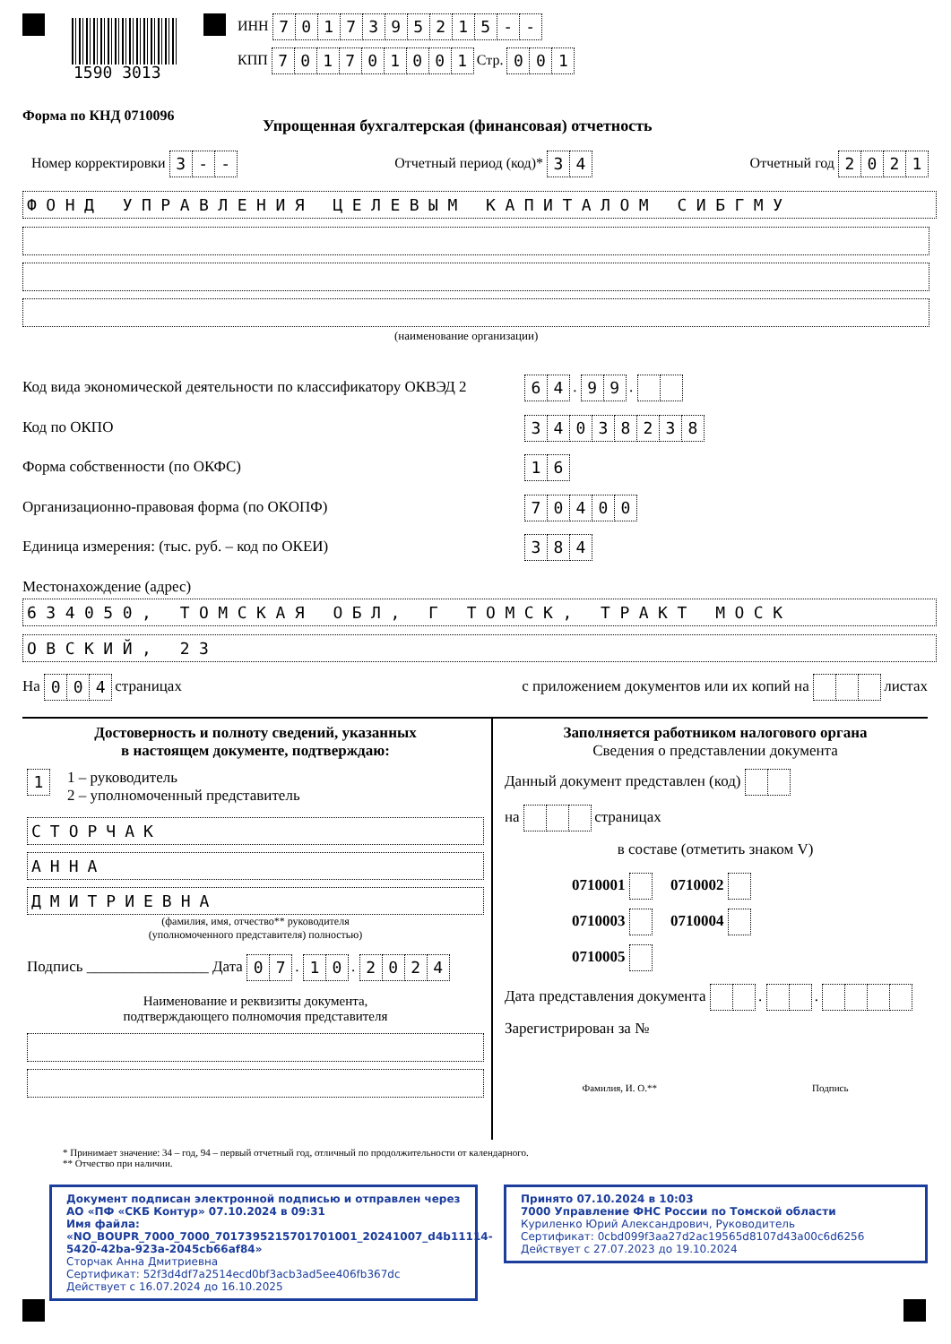1590 3013
ИНН 7017395215 - -
КПП 701701001 Стр. 001
Форма по КНД 0710096
Упрощенная бухгалтерская (финансовая) отчетность
Номер корректировки 3 - - Отчетный период (код)* 3 4 Отчетный год 2021
ФОНД УПРАВЛЕНИЯ ЦЕЛЕВЫМ КАПИТАЛОМ СИБГМУ
(наименование организации)
Код вида экономической деятельности по классификатору ОКВЭД 2 6 4 . 9 9 .
Код по ОКПО 34038238
Форма собственности (по ОКФС) 1 6
Организационно-правовая форма (по ОКОПФ) 70400
Единица измерения: (тыс. руб. – код по ОКЕИ) 3 8 4
Местонахождение (адрес)
634050, ТОМСКАЯ ОБЛ, Г ТОМСК, ТРАКТ МОСК
ОВСКИЙ, 23
На 0 0 4 страницах с приложением документов или их копий на листах
Достоверность и полноту сведений, указанных
в настоящем документе, подтверждаю:
1 1 – руководитель
2 – уполномоченный представитель
СТОРЧАК
АННА
ДМИТРИЕВНА
(фамилия, имя, отчество** руководителя
(уполномоченного представителя) полностью)
Подпись ________________ Дата 0 7 . 1 0 . 2024
Наименование и реквизиты документа,
подтверждающего полномочия представителя
Заполняется работником налогового органа
Сведения о представлении документа
Данный документ представлен (код)
на страницах
в составе (отметить знаком V)
0710001 0710002
0710003 0710004
0710005
Дата представления документа . .
Зарегистрирован за №
Фамилия, И. О.** Подпись
* Принимает значение: 34 – год, 94 – первый отчетный год, отличный по продолжительности от календарного.
** Отчество при наличии.
Документ подписан электронной подписью и отправлен через АО «ПФ «СКБ Контур» 07.10.2024 в 09:31
Имя файла: «NO_BOUPR_7000_7000_7017395215701701001_20241007_d4b11114-5420-42ba-923a-2045cb66af84»
Сторчак Анна Дмитриевна
Сертификат: 52f3d4df7a2514ecd0bf3acb3ad5ee406fb367dc
Действует с 16.07.2024 до 16.10.2025
Принято 07.10.2024 в 10:03
7000 Управление ФНС России по Томской области
Куриленко Юрий Александрович, Руководитель
Сертификат: 0cbd099f3aa27d2ac19565d8107d43a00c6d6256
Действует с 27.07.2023 до 19.10.2024